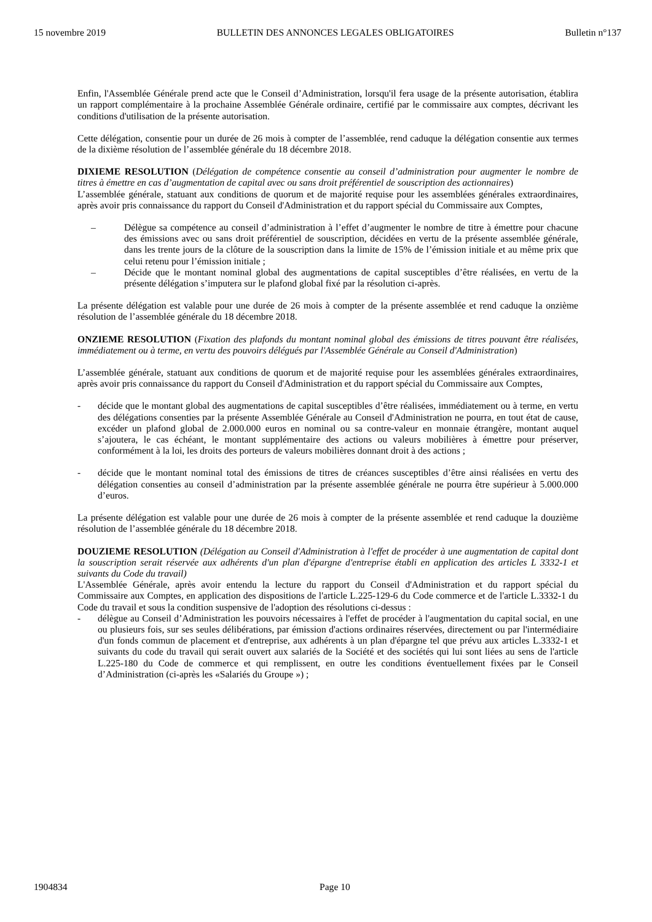15 novembre 2019 BULLETIN DES ANNONCES LEGALES OBLIGATOIRES Bulletin n°137
Enfin, l'Assemblée Générale prend acte que le Conseil d’Administration, lorsqu'il fera usage de la présente autorisation, établira un rapport complémentaire à la prochaine Assemblée Générale ordinaire, certifié par le commissaire aux comptes, décrivant les conditions d'utilisation de la présente autorisation.
Cette délégation, consentie pour un durée de 26 mois à compter de l’assemblée, rend caduque la délégation consentie aux termes de la dixième résolution de l’assemblée générale du 18 décembre 2018.
DIXIEME RESOLUTION (Délégation de compétence consentie au conseil d’administration pour augmenter le nombre de titres à émettre en cas d’augmentation de capital avec ou sans droit préférentiel de souscription des actionnaires)
L’assemblée générale, statuant aux conditions de quorum et de majorité requise pour les assemblées générales extraordinaires, après avoir pris connaissance du rapport du Conseil d'Administration et du rapport spécial du Commissaire aux Comptes,
– Délègue sa compétence au conseil d’administration à l’effet d’augmenter le nombre de titre à émettre pour chacune des émissions avec ou sans droit préférentiel de souscription, décidées en vertu de la présente assemblée générale, dans les trente jours de la clôture de la souscription dans la limite de 15% de l’émission initiale et au même prix que celui retenu pour l’émission initiale ;
– Décide que le montant nominal global des augmentations de capital susceptibles d’être réalisées, en vertu de la présente délégation s’imputera sur le plafond global fixé par la résolution ci-après.
La présente délégation est valable pour une durée de 26 mois à compter de la présente assemblée et rend caduque la onzième résolution de l’assemblée générale du 18 décembre 2018.
ONZIEME RESOLUTION (Fixation des plafonds du montant nominal global des émissions de titres pouvant être réalisées, immédiatement ou à terme, en vertu des pouvoirs délégués par l'Assemblée Générale au Conseil d'Administration)
L’assemblée générale, statuant aux conditions de quorum et de majorité requise pour les assemblées générales extraordinaires, après avoir pris connaissance du rapport du Conseil d'Administration et du rapport spécial du Commissaire aux Comptes,
- décide que le montant global des augmentations de capital susceptibles d’être réalisées, immédiatement ou à terme, en vertu des délégations consenties par la présente Assemblée Générale au Conseil d'Administration ne pourra, en tout état de cause, excéder un plafond global de 2.000.000 euros en nominal ou sa contre-valeur en monnaie étrangère, montant auquel s’ajoutera, le cas échéant, le montant supplémentaire des actions ou valeurs mobilières à émettre pour préserver, conformément à la loi, les droits des porteurs de valeurs mobilières donnant droit à des actions ;
- décide que le montant nominal total des émissions de titres de créances susceptibles d’être ainsi réalisées en vertu des délégation consenties au conseil d’administration par la présente assemblée générale ne pourra être supérieur à 5.000.000 d’euros.
La présente délégation est valable pour une durée de 26 mois à compter de la présente assemblée et rend caduque la douzième résolution de l’assemblée générale du 18 décembre 2018.
DOUZIEME RESOLUTION (Délégation au Conseil d'Administration à l'effet de procéder à une augmentation de capital dont la souscription serait réservée aux adhérents d'un plan d'épargne d'entreprise établi en application des articles L 3332-1 et suivants du Code du travail)
L'Assemblée Générale, après avoir entendu la lecture du rapport du Conseil d'Administration et du rapport spécial du Commissaire aux Comptes, en application des dispositions de l'article L.225-129-6 du Code commerce et de l'article L.3332-1 du Code du travail et sous la condition suspensive de l'adoption des résolutions ci-dessus :
- délègue au Conseil d’Administration les pouvoirs nécessaires à l'effet de procéder à l'augmentation du capital social, en une ou plusieurs fois, sur ses seules délibérations, par émission d'actions ordinaires réservées, directement ou par l'intermédiaire d'un fonds commun de placement et d'entreprise, aux adhérents à un plan d'épargne tel que prévu aux articles L.3332-1 et suivants du code du travail qui serait ouvert aux salariés de la Société et des sociétés qui lui sont liées au sens de l'article L.225-180 du Code de commerce et qui remplissent, en outre les conditions éventuellement fixées par le Conseil d’Administration (ci-après les «Salariés du Groupe ») ;
1904834 Page 10